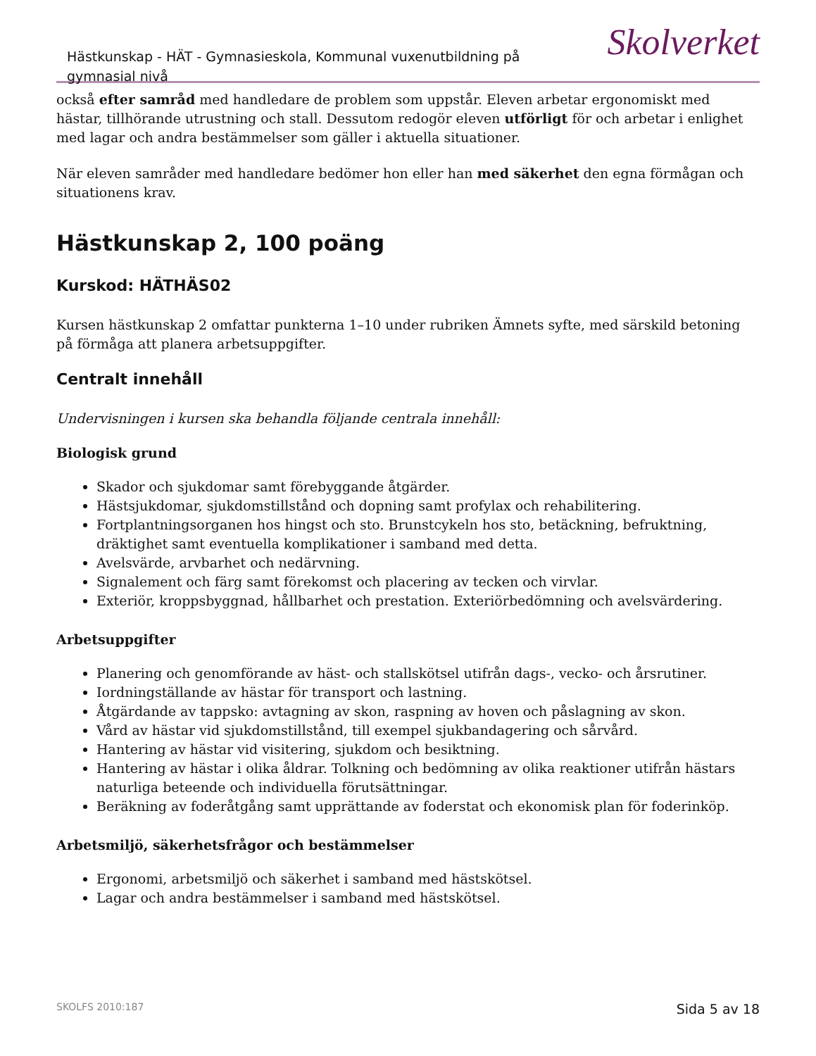Hästkunskap - HÄT - Gymnasieskola, Kommunal vuxenutbildning på gymnasial nivå
Skolverket
också efter samråd med handledare de problem som uppstår. Eleven arbetar ergonomiskt med hästar, tillhörande utrustning och stall. Dessutom redogör eleven utförligt för och arbetar i enlighet med lagar och andra bestämmelser som gäller i aktuella situationer.
När eleven samråder med handledare bedömer hon eller han med säkerhet den egna förmågan och situationens krav.
Hästkunskap 2, 100 poäng
Kurskod: HÄTHÄS02
Kursen hästkunskap 2 omfattar punkterna 1–10 under rubriken Ämnets syfte, med särskild betoning på förmåga att planera arbetsuppgifter.
Centralt innehåll
Undervisningen i kursen ska behandla följande centrala innehåll:
Biologisk grund
Skador och sjukdomar samt förebyggande åtgärder.
Hästsjukdomar, sjukdomstillstånd och dopning samt profylax och rehabilitering.
Fortplantningsorganen hos hingst och sto. Brunstcykeln hos sto, betäckning, befruktning, dräktighet samt eventuella komplikationer i samband med detta.
Avelsvärde, arvbarhet och nedärvning.
Signalement och färg samt förekomst och placering av tecken och virvlar.
Exteriör, kroppsbyggnad, hållbarhet och prestation. Exteriörbedömning och avelsvärdering.
Arbetsuppgifter
Planering och genomförande av häst- och stallskötsel utifrån dags-, vecko- och årsrutiner.
Iordningställande av hästar för transport och lastning.
Åtgärdande av tappsko: avtagning av skon, raspning av hoven och påslagning av skon.
Vård av hästar vid sjukdomstillstånd, till exempel sjukbandagering och sårvård.
Hantering av hästar vid visitering, sjukdom och besiktning.
Hantering av hästar i olika åldrar. Tolkning och bedömning av olika reaktioner utifrån hästars naturliga beteende och individuella förutsättningar.
Beräkning av foderåtgång samt upprättande av foderstat och ekonomisk plan för foderinköp.
Arbetsmiljö, säkerhetsfrågor och bestämmelser
Ergonomi, arbetsmiljö och säkerhet i samband med hästskötsel.
Lagar och andra bestämmelser i samband med hästskötsel.
SKOLFS 2010:187 Sida 5 av 18